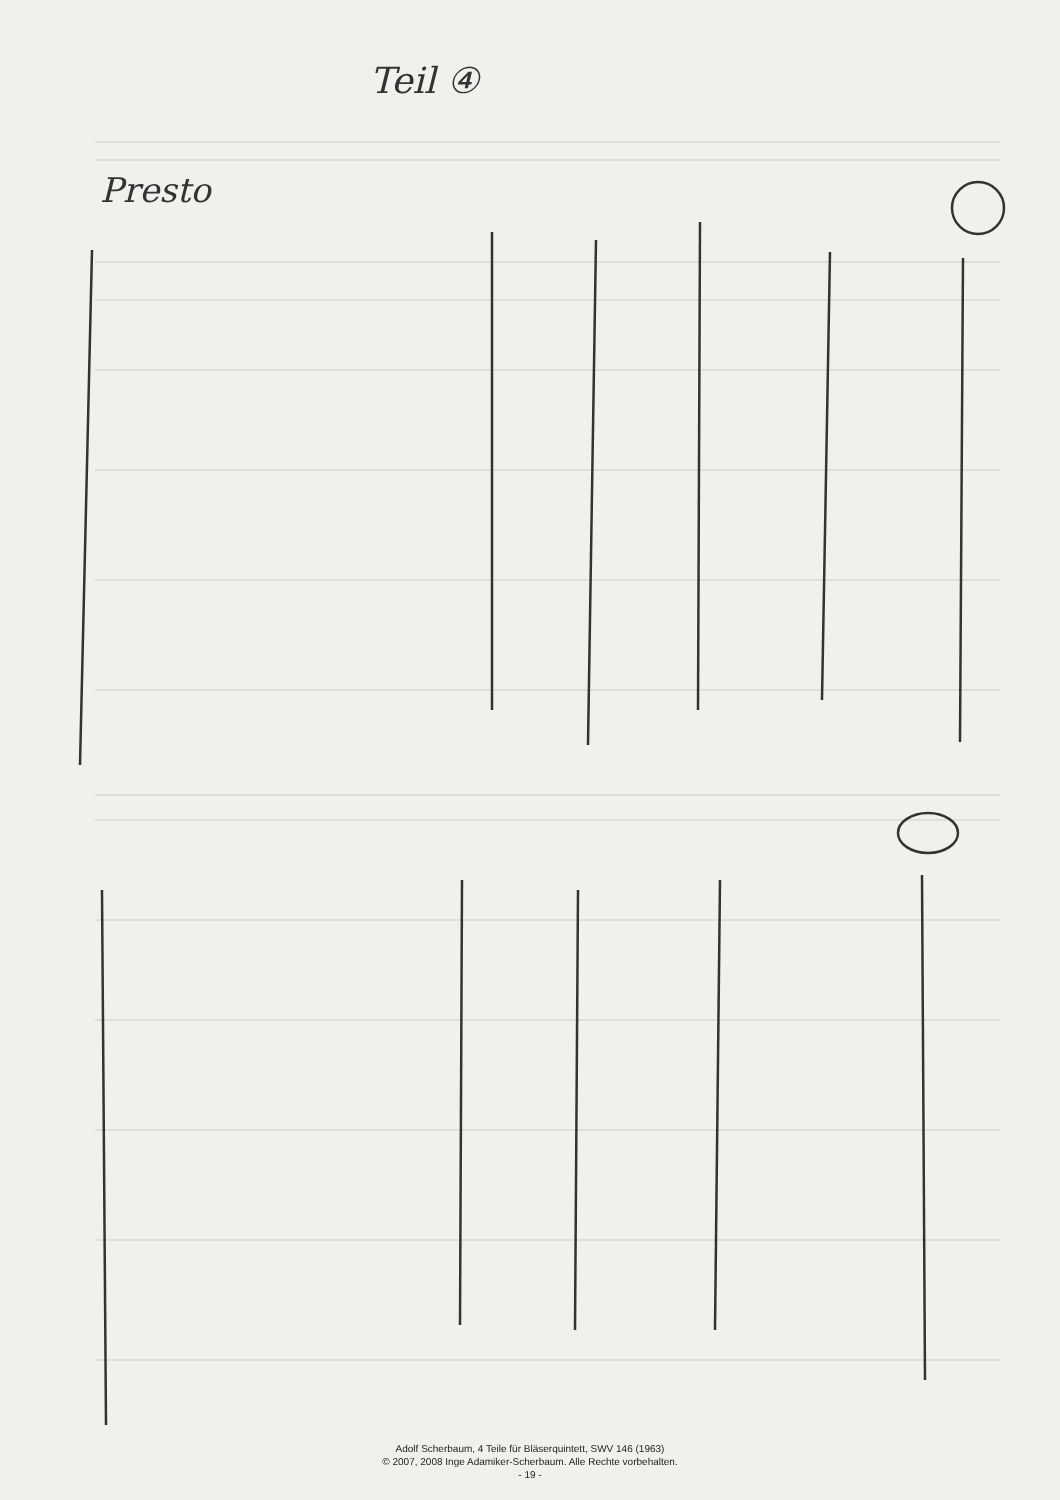Teil ④
Presto
Adolf Scherbaum, 4 Teile für Bläserquintett, SWV 146 (1963)
© 2007, 2008 Inge Adamiker-Scherbaum. Alle Rechte vorbehalten.
- 19 -